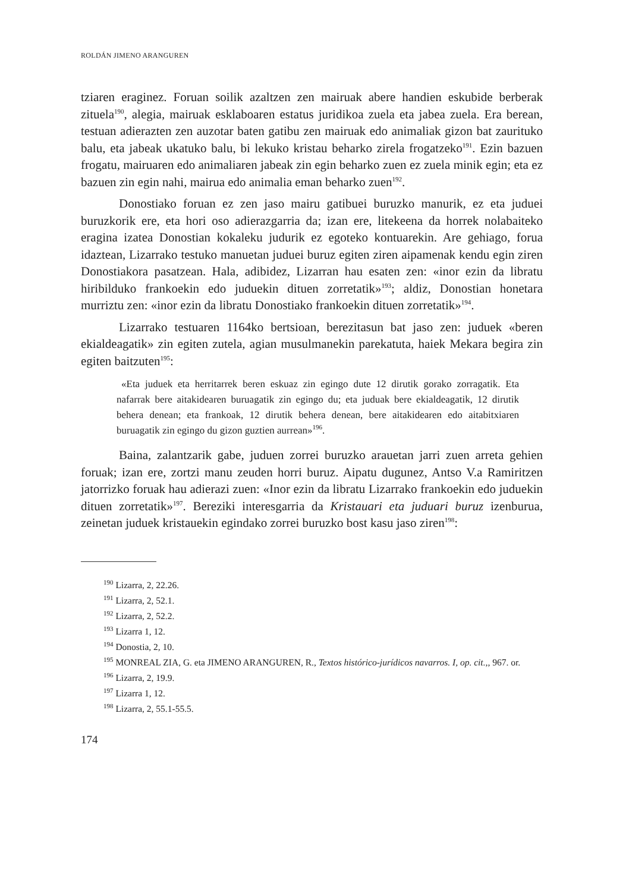ROLDÁN JIMENO ARANGUREN
tziaren eraginez. Foruan soilik azaltzen zen mairuak abere handien eskubide berberak zituela<sup>190</sup>, alegia, mairuak esklaboaren estatus juridikoa zuela eta jabea zuela. Era berean, testuan adierazten zen auzotar baten gatibu zen mairuak edo animaliak gizon bat zaurituko balu, eta jabeak ukatuko balu, bi lekuko kristau beharko zirela frogatzeko<sup>191</sup>. Ezin bazuen frogatu, mairuaren edo animaliaren jabeak zin egin beharko zuen ez zuela minik egin; eta ez bazuen zin egin nahi, mairua edo animalia eman beharko zuen<sup>192</sup>.
Donostiako foruan ez zen jaso mairu gatibuei buruzko manurik, ez eta juduei buruzkorik ere, eta hori oso adierazgarria da; izan ere, litekeena da horrek nolabaiteko eragina izatea Donostian kokaleku judurik ez egoteko kontuarekin. Are gehiago, forua idaztean, Lizarrako testuko manuetan juduei buruz egiten ziren aipamenak kendu egin ziren Donostiakora pasatzean. Hala, adibidez, Lizarran hau esaten zen: «inor ezin da libratu hiribilduko frankoekin edo juduekin dituen zorretatik»<sup>193</sup>; aldiz, Donostian honetara murriztu zen: «inor ezin da libratu Donostiako frankoekin dituen zorretatik»<sup>194</sup>.
Lizarrako testuaren 1164ko bertsioan, berezitasun bat jaso zen: juduek «beren ekialdeagatik» zin egiten zutela, agian musulmanekin parekatuta, haiek Mekara begira zin egiten baitzuten<sup>195</sup>:
«Eta juduek eta herritarrek beren eskuaz zin egingo dute 12 dirutik gorako zorragatik. Eta nafarrak bere aitakidearen buruagatik zin egingo du; eta juduak bere ekialdeagatik, 12 dirutik behera denean; eta frankoak, 12 dirutik behera denean, bere aitakidearen edo aitabitxiaren buruagatik zin egingo du gizon guztien aurrean»<sup>196</sup>.
Baina, zalantzarik gabe, juduen zorrei buruzko arauetan jarri zuen arreta gehien foruak; izan ere, zortzi manu zeuden horri buruz. Aipatu dugunez, Antso V.a Ramiritzen jatorrizko foruak hau adierazi zuen: «Inor ezin da libratu Lizarrako frankoekin edo juduekin dituen zorretatik»<sup>197</sup>. Bereziki interesgarria da Kristauari eta juduari buruz izenburua, zeinetan juduek kristauekin egindako zorrei buruzko bost kasu jaso ziren<sup>198</sup>:
<sup>190</sup> Lizarra, 2, 22.26.
<sup>191</sup> Lizarra, 2, 52.1.
<sup>192</sup> Lizarra, 2, 52.2.
<sup>193</sup> Lizarra 1, 12.
<sup>194</sup> Donostia, 2, 10.
<sup>195</sup> MONREAL ZIA, G. eta JIMENO ARANGUREN, R., Textos histórico-jurídicos navarros. I, op. cit.,, 967. or.
<sup>196</sup> Lizarra, 2, 19.9.
<sup>197</sup> Lizarra 1, 12.
<sup>198</sup> Lizarra, 2, 55.1-55.5.
174